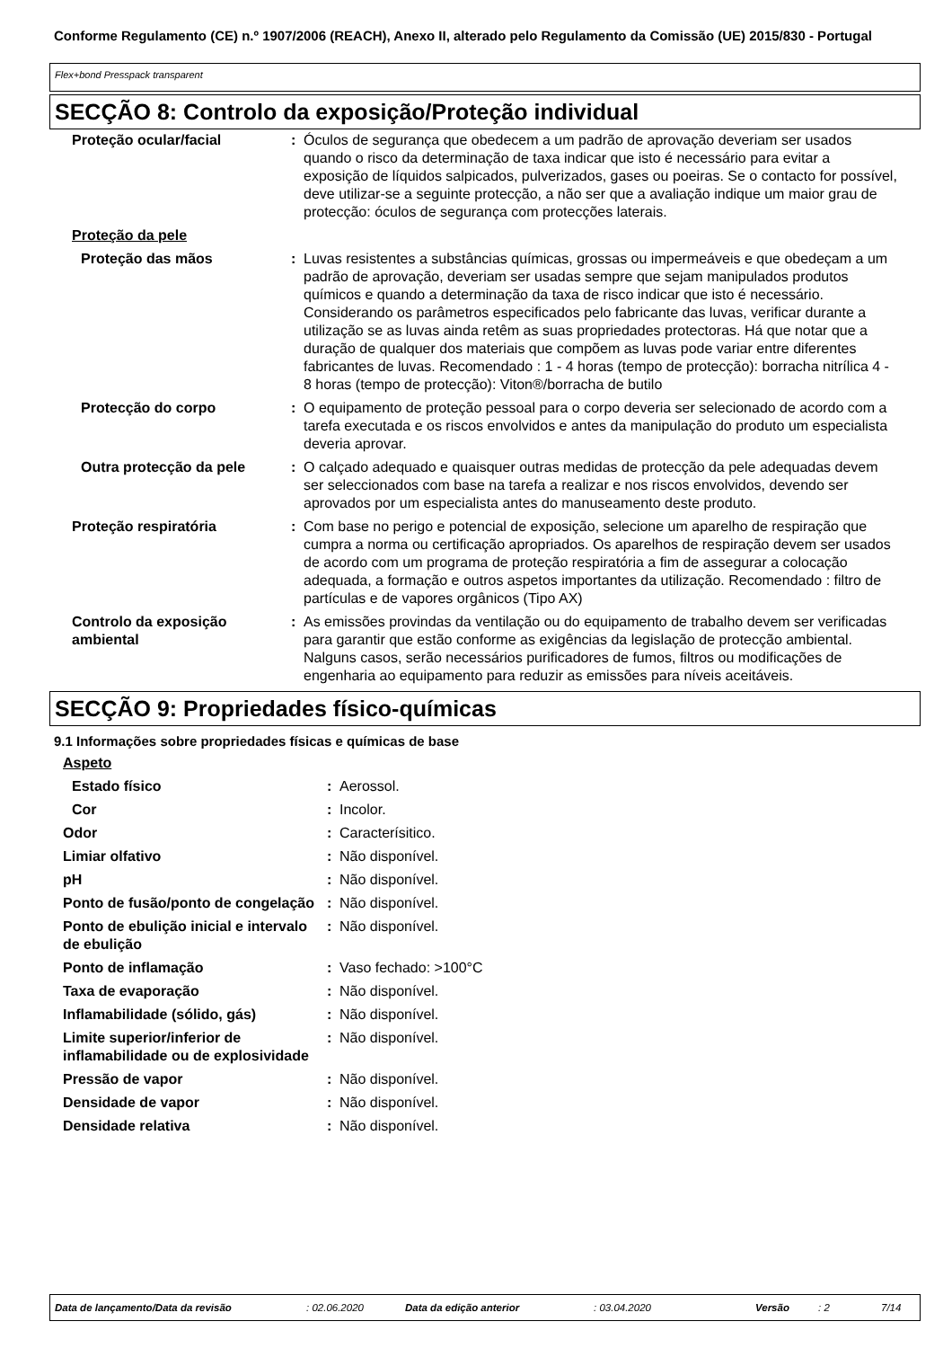Conforme Regulamento (CE) n.º 1907/2006 (REACH), Anexo II, alterado pelo Regulamento da Comissão (UE) 2015/830 - Portugal
Flex+bond Presspack transparent
SECÇÃO 8: Controlo da exposição/Proteção individual
| Proteção ocular/facial | : | Óculos de segurança que obedecem a um padrão de aprovação deveriam ser usados quando o risco da determinação de taxa indicar que isto é necessário para evitar a exposição de líquidos salpicados, pulverizados, gases ou poeiras. Se o contacto for possível, deve utilizar-se a seguinte protecção, a não ser que a avaliação indique um maior grau de protecção: óculos de segurança com protecções laterais. |
| Proteção da pele | | |
| Proteção das mãos | : | Luvas resistentes a substâncias químicas, grossas ou impermeáveis e que obedeçam a um padrão de aprovação, deveriam ser usadas sempre que sejam manipulados produtos químicos e quando a determinação da taxa de risco indicar que isto é necessário. Considerando os parâmetros especificados pelo fabricante das luvas, verificar durante a utilização se as luvas ainda retêm as suas propriedades protectoras. Há que notar que a duração de qualquer dos materiais que compõem as luvas pode variar entre diferentes fabricantes de luvas. Recomendado : 1 - 4 horas (tempo de protecção): borracha nitrílica 4 - 8 horas (tempo de protecção): Viton®/borracha de butilo |
| Protecção do corpo | : | O equipamento de proteção pessoal para o corpo deveria ser selecionado de acordo com a tarefa executada e os riscos envolvidos e antes da manipulação do produto um especialista deveria aprovar. |
| Outra protecção da pele | : | O calçado adequado e quaisquer outras medidas de protecção da pele adequadas devem ser seleccionados com base na tarefa a realizar e nos riscos envolvidos, devendo ser aprovados por um especialista antes do manuseamento deste produto. |
| Proteção respiratória | : | Com base no perigo e potencial de exposição, selecione um aparelho de respiração que cumpra a norma ou certificação apropriados. Os aparelhos de respiração devem ser usados de acordo com um programa de proteção respiratória a fim de assegurar a colocação adequada, a formação e outros aspetos importantes da utilização. Recomendado : filtro de partículas e de vapores orgânicos (Tipo AX) |
| Controlo da exposição ambiental | : | As emissões provindas da ventilação ou do equipamento de trabalho devem ser verificadas para garantir que estão conforme as exigências da legislação de protecção ambiental. Nalguns casos, serão necessários purificadores de fumos, filtros ou modificações de engenharia ao equipamento para reduzir as emissões para níveis aceitáveis. |
SECÇÃO 9: Propriedades físico-químicas
9.1 Informações sobre propriedades físicas e químicas de base
| Aspeto | | |
| Estado físico | : | Aerossol. |
| Cor | : | Incolor. |
| Odor | : | Caracterísitico. |
| Limiar olfativo | : | Não disponível. |
| pH | : | Não disponível. |
| Ponto de fusão/ponto de congelação | : | Não disponível. |
| Ponto de ebulição inicial e intervalo de ebulição | : | Não disponível. |
| Ponto de inflamação | : | Vaso fechado: >100°C |
| Taxa de evaporação | : | Não disponível. |
| Inflamabilidade (sólido, gás) | : | Não disponível. |
| Limite superior/inferior de inflamabilidade ou de explosividade | : | Não disponível. |
| Pressão de vapor | : | Não disponível. |
| Densidade de vapor | : | Não disponível. |
| Densidade relativa | : | Não disponível. |
Data de lançamento/Data da revisão: 02.06.2020 Data da edição anterior: 03.04.2020 Versão: 2 7/14